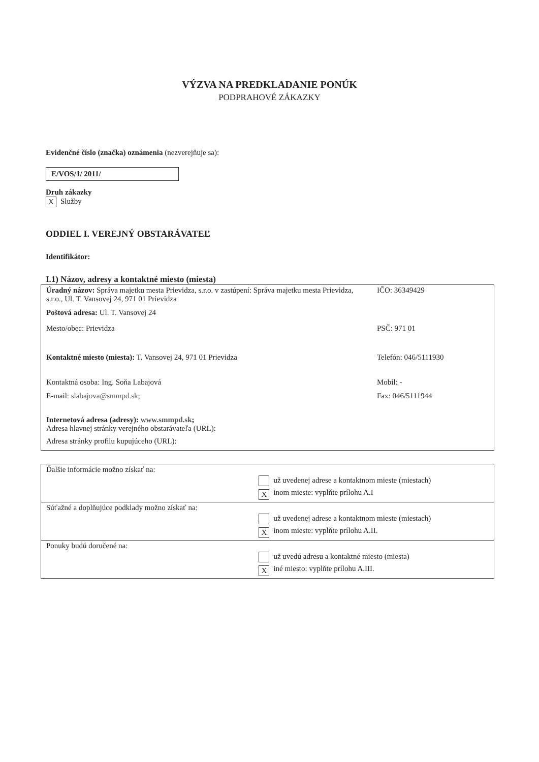VÝZVA NA PREDKLADANIE PONÚK
PODPRAHOVÉ ZÁKAZKY
Evidenčné číslo (značka) oznámenia (nezverejňuje sa):
E/VOS/1/ 2011/
Druh zákazky
X Služby
ODDIEL I. VEREJNÝ OBSTARÁVATEĽ
Identifikátor:
I.1) Názov, adresy a kontaktné miesto (miesta)
| Úradný názov: Správa majetku mesta Prievidza, s.r.o. v zastúpení: Správa majetku mesta Prievidza, s.r.o., Ul. T. Vansovej 24, 971 01 Prievidza | IČO: 36349429 |
| Poštová adresa: Ul. T. Vansovej 24 | |
| Mesto/obec: Prievidza | PSČ: 971 01 |
| Kontaktné miesto (miesta): T. Vansovej 24, 971 01 Prievidza | Telefón: 046/5111930 |
| Kontaktná osoba: Ing. Soňa Labajová | Mobil: - |
| E-mail: slabajova@smmpd.sk ; | Fax: 046/5111944 |
| Internetová adresa (adresy): www.smmpd.sk ; Adresa hlavnej stránky verejného obstarávateľa (URL): Adresa stránky profilu kupujúceho (URL): | |
| Ďalšie informácie možno získať na: | už uvedenej adrese a kontaktnom mieste (miestach) X inom mieste: vyplňte prílohu A.I |
| Súťažné a doplňujúce podklady možno získať na: | už uvedenej adrese a kontaktnom mieste (miestach) X inom mieste: vyplňte prílohu A.II. |
| Ponuky budú doručené na: | už uvedú adresu a kontaktné miesto (miesta) X iné miesto: vyplňte prílohu A.III. |